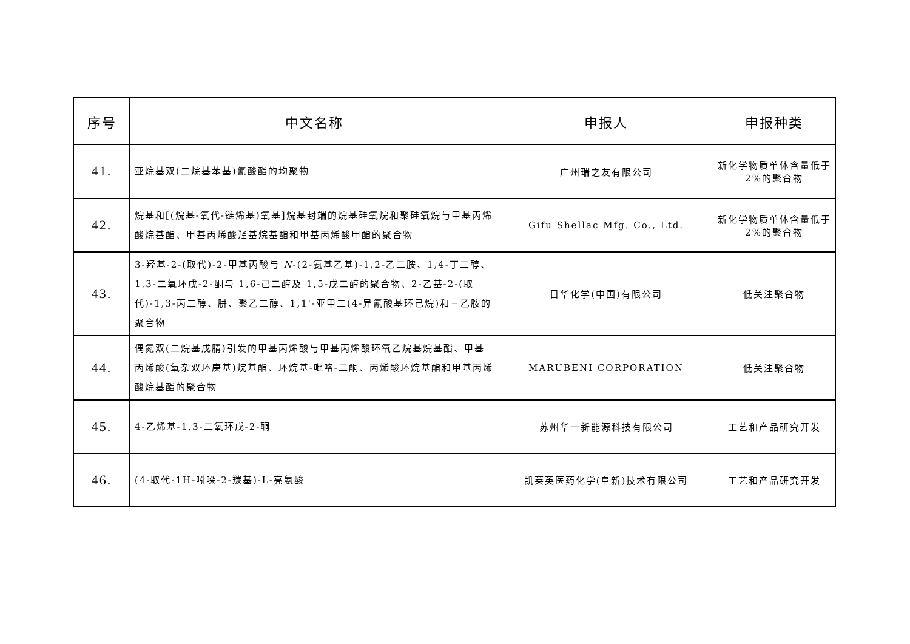| 序号 | 中文名称 | 申报人 | 申报种类 |
| --- | --- | --- | --- |
| 41. | 亚烷基双(二烷基苯基)氰酸酯的均聚物 | 广州瑞之友有限公司 | 新化学物质单体含量低于 2%的聚合物 |
| 42. | 烷基和[(烷基-氧代-链烯基)氧基]烷基封端的烷基硅氧烷和聚硅氧烷与甲基丙烯酸烷基酯、甲基丙烯酸羟基烷基酯和甲基丙烯酸甲酯的聚合物 | Gifu Shellac Mfg. Co., Ltd. | 新化学物质单体含量低于 2%的聚合物 |
| 43. | 3-羟基-2-(取代)-2-甲基丙酸与 N -(2-氨基乙基)-1,2-乙二胺、1,4-丁二醇、1,3-二氧环戊-2-酮与 1,6-己二醇及 1,5-戊二醇的聚合物、2-乙基-2-(取代)-1,3-丙二醇、肼、聚乙二醇、1,1'-亚甲二(4-异氰酸基环己烷)和三乙胺的聚合物 | 日华化学(中国)有限公司 | 低关注聚合物 |
| 44. | 偶氮双(二烷基戊腈)引发的甲基丙烯酸与甲基丙烯酸环氧乙烷基烷基酯、甲基丙烯酸(氧杂双环庚基)烷基酯、环烷基-吡咯-二酮、丙烯酸环烷基酯和甲基丙烯酸烷基酯的聚合物 | MARUBENI CORPORATION | 低关注聚合物 |
| 45. | 4-乙烯基-1,3-二氧环戊-2-酮 | 苏州华一新能源科技有限公司 | 工艺和产品研究开发 |
| 46. | (4-取代-1H-吲哚-2-羰基)-L-亮氨酸 | 凯莱英医药化学(阜新)技术有限公司 | 工艺和产品研究开发 |